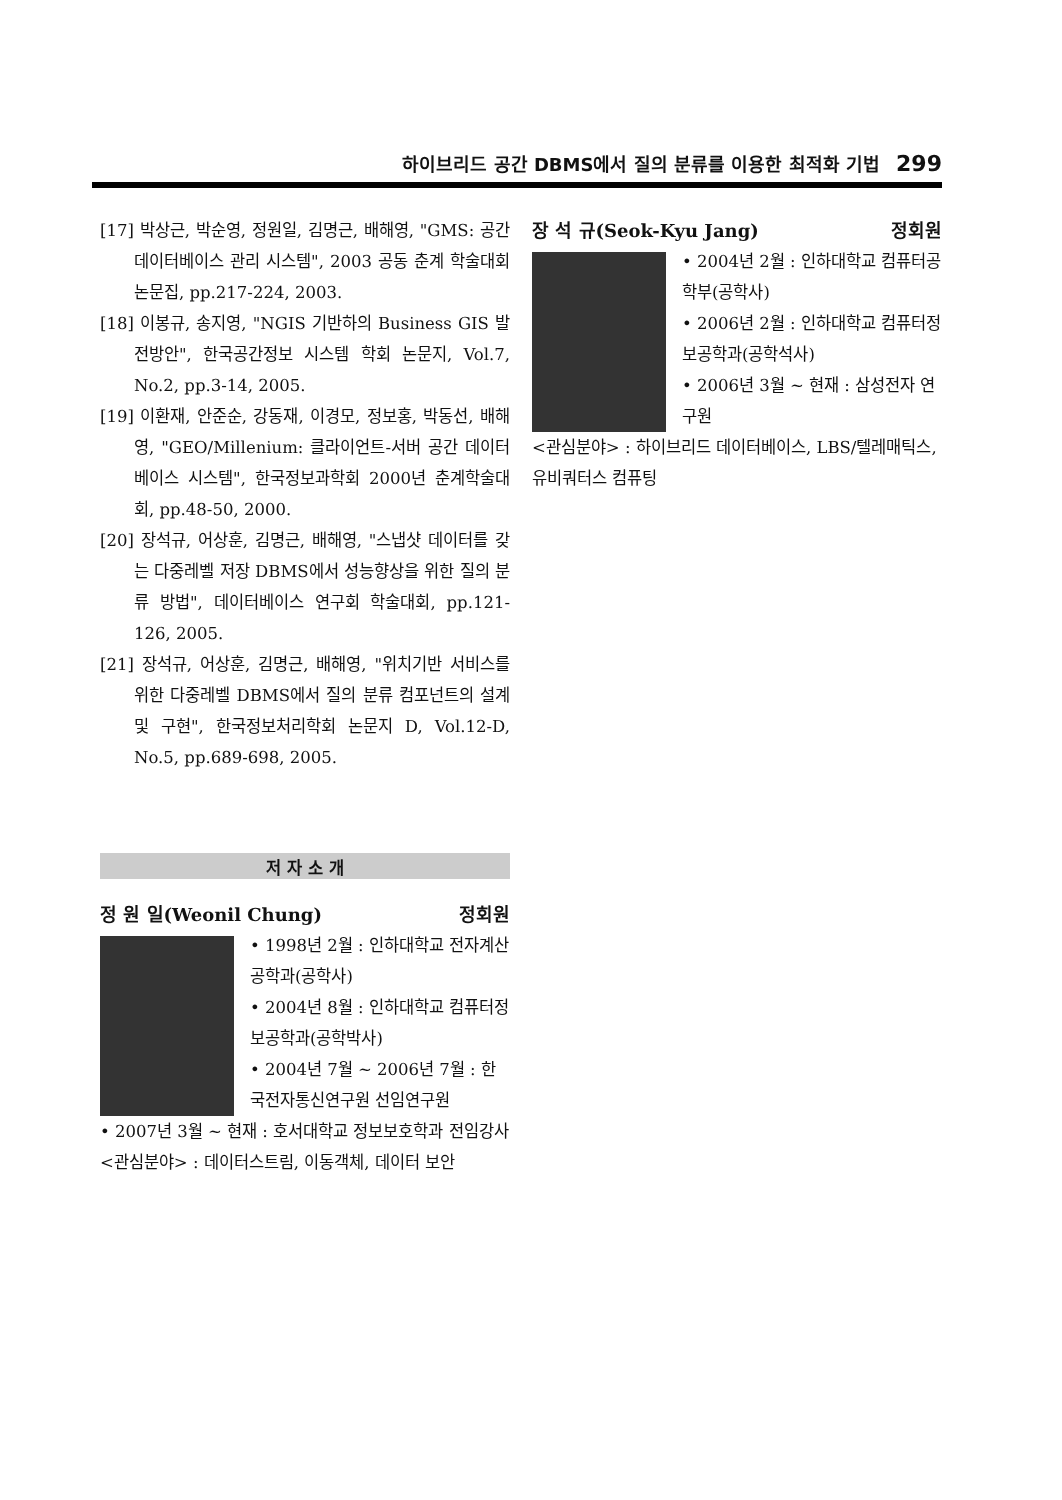하이브리드 공간 DBMS에서 질의 분류를 이용한 최적화 기법 299
[17] 박상근, 박순영, 정원일, 김명근, 배해영, "GMS: 공간 데이터베이스 관리 시스템", 2003 공동 춘계 학술대회 논문집, pp.217-224, 2003.
[18] 이봉규, 송지영, "NGIS 기반하의 Business GIS 발전방안", 한국공간정보 시스템 학회 논문지, Vol.7, No.2, pp.3-14, 2005.
[19] 이환재, 안준순, 강동재, 이경모, 정보홍, 박동선, 배해영, "GEO/Millenium: 클라이언트-서버 공간 데이터베이스 시스템", 한국정보과학회 2000년 춘계학술대회, pp.48-50, 2000.
[20] 장석규, 어상훈, 김명근, 배해영, "스냅샷 데이터를 갖는 다중레벨 저장 DBMS에서 성능향상을 위한 질의 분류 방법", 데이터베이스 연구회 학술대회, pp.121-126, 2005.
[21] 장석규, 어상훈, 김명근, 배해영, "위치기반 서비스를 위한 다중레벨 DBMS에서 질의 분류 컴포넌트의 설계 및 구현", 한국정보처리학회 논문지 D, Vol.12-D, No.5, pp.689-698, 2005.
저 자 소 개
정 원 일(Weonil Chung) 정회원
• 1998년 2월 : 인하대학교 전자계산공학과(공학사)
• 2004년 8월 : 인하대학교 컴퓨터정보공학과(공학박사)
• 2004년 7월 ~ 2006년 7월 : 한국전자통신연구원 선임연구원
• 2007년 3월 ~ 현재 : 호서대학교 정보보호학과 전임강사
<관심분야> : 데이터스트림, 이동객체, 데이터 보안
장 석 규(Seok-Kyu Jang) 정회원
• 2004년 2월 : 인하대학교 컴퓨터공학부(공학사)
• 2006년 2월 : 인하대학교 컴퓨터정보공학과(공학석사)
• 2006년 3월 ~ 현재 : 삼성전자 연구원
<관심분야> : 하이브리드 데이터베이스, LBS/텔레매틱스, 유비쿼터스 컴퓨팅